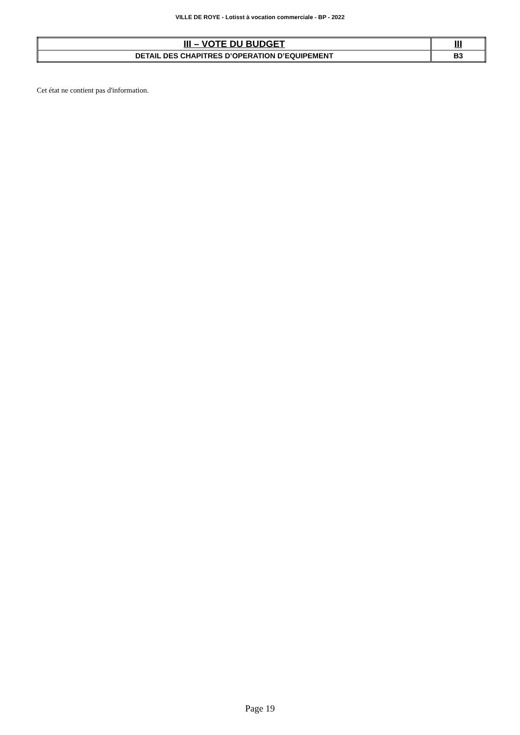VILLE DE ROYE - Lotisst à vocation commerciale - BP - 2022
| III – VOTE DU BUDGET | III |
| DETAIL DES CHAPITRES D’OPERATION D’EQUIPEMENT | B3 |
Cet état ne contient pas d'information.
Page 19